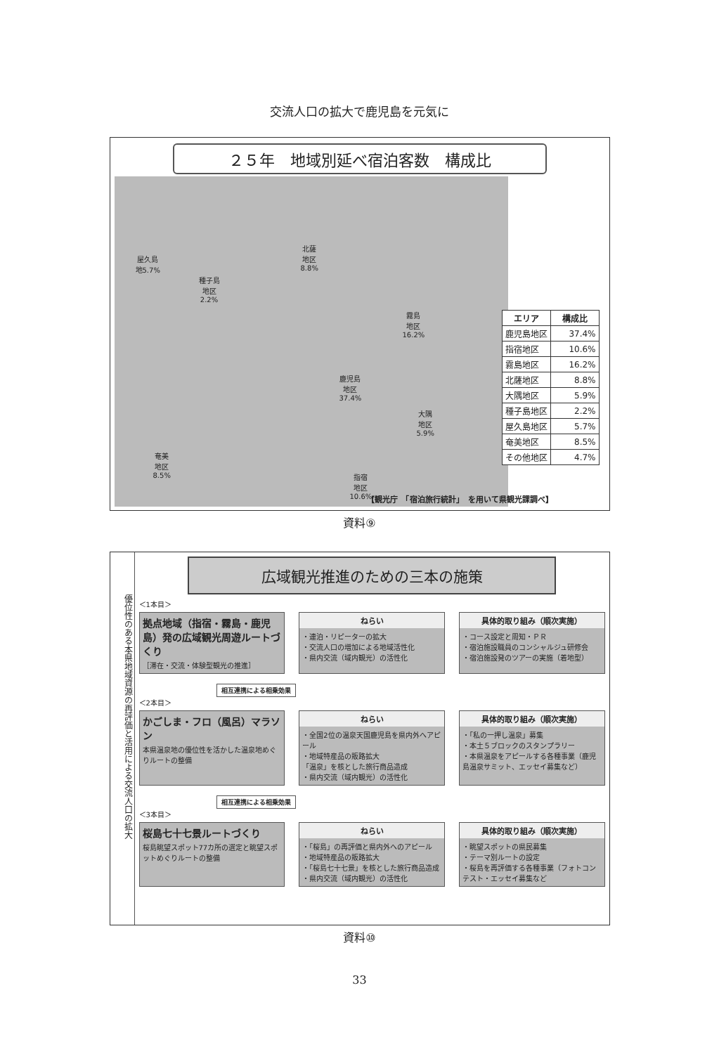交流人口の拡大で鹿児島を元気に
２５年　地域別延べ宿泊客数　構成比
屋久島
地5.7%
種子島
地区
2.2%
北薩
地区
8.8%
霧島
地区
16.2%
鹿児島
地区
37.4%
大隅
地区
5.9%
奄美
地区
8.5%
指宿
地区
10.6%
| エリア | 構成比 |
| --- | --- |
| 鹿児島地区 | 37.4% |
| 指宿地区 | 10.6% |
| 霧島地区 | 16.2% |
| 北薩地区 | 8.8% |
| 大隅地区 | 5.9% |
| 種子島地区 | 2.2% |
| 屋久島地区 | 5.7% |
| 奄美地区 | 8.5% |
| その他地区 | 4.7% |
【観光庁　「宿泊旅行統計」　を用いて県観光課調べ】
資料⑨
優位性のある本県地域資源の再評価と活用による交流人口の拡大
広域観光推進のための三本の施策
＜1本目＞
拠点地域（指宿・霧島・鹿児島）発の広域観光周遊ルートづくり
［滞在・交流・体験型観光の推進］
ねらい
・連泊・リピーターの拡大
・交流人口の増加による地域活性化
・県内交流（域内観光）の活性化
具体的取り組み（順次実施）
・コース設定と周知・ＰＲ
・宿泊施設職員のコンシャルジュ研修会
・宿泊施設発のツアーの実施（着地型）
相互連携による相乗効果
＜2本目＞
かごしま・フロ（風呂）マラソン
本県温泉地の優位性を活かした温泉地めぐりルートの整備
ねらい
・全国2位の温泉天国鹿児島を県内外へアピール
・地域特産品の販路拡大
「温泉」を核とした旅行商品造成
・県内交流（域内観光）の活性化
具体的取り組み（順次実施）
・「私の一押し温泉」募集
・本土５ブロックのスタンプラリー
・本県温泉をアピールする各種事業（鹿児島温泉サミット、エッセイ募集など）
相互連携による相乗効果
＜3本目＞
桜島七十七景ルートづくり
桜島眺望スポット77カ所の選定と眺望スポットめぐりルートの整備
ねらい
・「桜島」の再評価と県内外へのアピール
・地域特産品の販路拡大
・「桜島七十七景」を核とした旅行商品造成
・県内交流（域内観光）の活性化
具体的取り組み（順次実施）
・眺望スポットの県民募集
・テーマ別ルートの設定
・桜島を再評価する各種事業（フォトコンテスト・エッセイ募集など
資料⑩
33